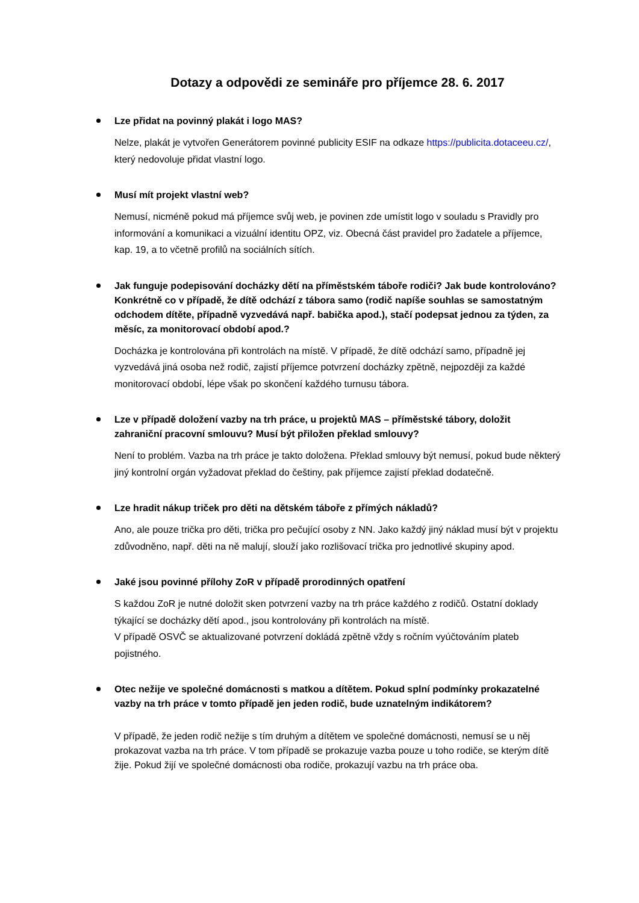Dotazy a odpovědi ze semináře pro příjemce 28. 6. 2017
Lze přidat na povinný plakát i logo MAS?
Nelze, plakát je vytvořen Generátorem povinné publicity ESIF na odkaze https://publicita.dotaceeu.cz/, který nedovoluje přidat vlastní logo.
Musí mít projekt vlastní web?
Nemusí, nicméně pokud má příjemce svůj web, je povinen zde umístit logo v souladu s Pravidly pro informování a komunikaci a vizuální identitu OPZ, viz. Obecná část pravidel pro žadatele a příjemce, kap. 19, a to včetně profilů na sociálních sítích.
Jak funguje podepisování docházky dětí na příměstském táboře rodiči? Jak bude kontrolováno? Konkrétně co v případě, že dítě odchází z tábora samo (rodič napíše souhlas se samostatným odchodem dítěte, případně vyzvedává např. babička apod.), stačí podepsat jednou za týden, za měsíc, za monitorovací období apod.?
Docházka je kontrolována při kontrolách na místě. V případě, že dítě odchází samo, případně jej vyzvedává jiná osoba než rodič, zajistí příjemce potvrzení docházky zpětně, nejpozději za každé monitorovací období, lépe však po skončení každého turnusu tábora.
Lze v případě doložení vazby na trh práce, u projektů MAS – příměstské tábory, doložit zahraniční pracovní smlouvu? Musí být přiložen překlad smlouvy?
Není to problém. Vazba na trh práce je takto doložena. Překlad smlouvy být nemusí, pokud bude některý jiný kontrolní orgán vyžadovat překlad do češtiny, pak příjemce zajistí překlad dodatečně.
Lze hradit nákup triček pro děti na dětském táboře z přímých nákladů?
Ano, ale pouze trička pro děti, trička pro pečující osoby z NN. Jako každý jiný náklad musí být v projektu zdůvodněno, např. děti na ně malují, slouží jako rozlišovací trička pro jednotlivé skupiny apod.
Jaké jsou povinné přílohy ZoR v případě prorodinných opatření
S každou ZoR je nutné doložit sken potvrzení vazby na trh práce každého z rodičů. Ostatní doklady týkající se docházky dětí apod., jsou kontrolovány při kontrolách na místě.
V případě OSVČ se aktualizované potvrzení dokládá zpětně vždy s ročním vyúčtováním plateb pojistného.
Otec nežije ve společné domácnosti s matkou a dítětem. Pokud splní podmínky prokazatelné vazby na trh práce v tomto případě jen jeden rodič, bude uznatelným indikátorem?
V případě, že jeden rodič nežije s tím druhým a dítětem ve společné domácnosti, nemusí se u něj prokazovat vazba na trh práce. V tom případě se prokazuje vazba pouze u toho rodiče, se kterým dítě žije. Pokud žijí ve společné domácnosti oba rodiče, prokazují vazbu na trh práce oba.